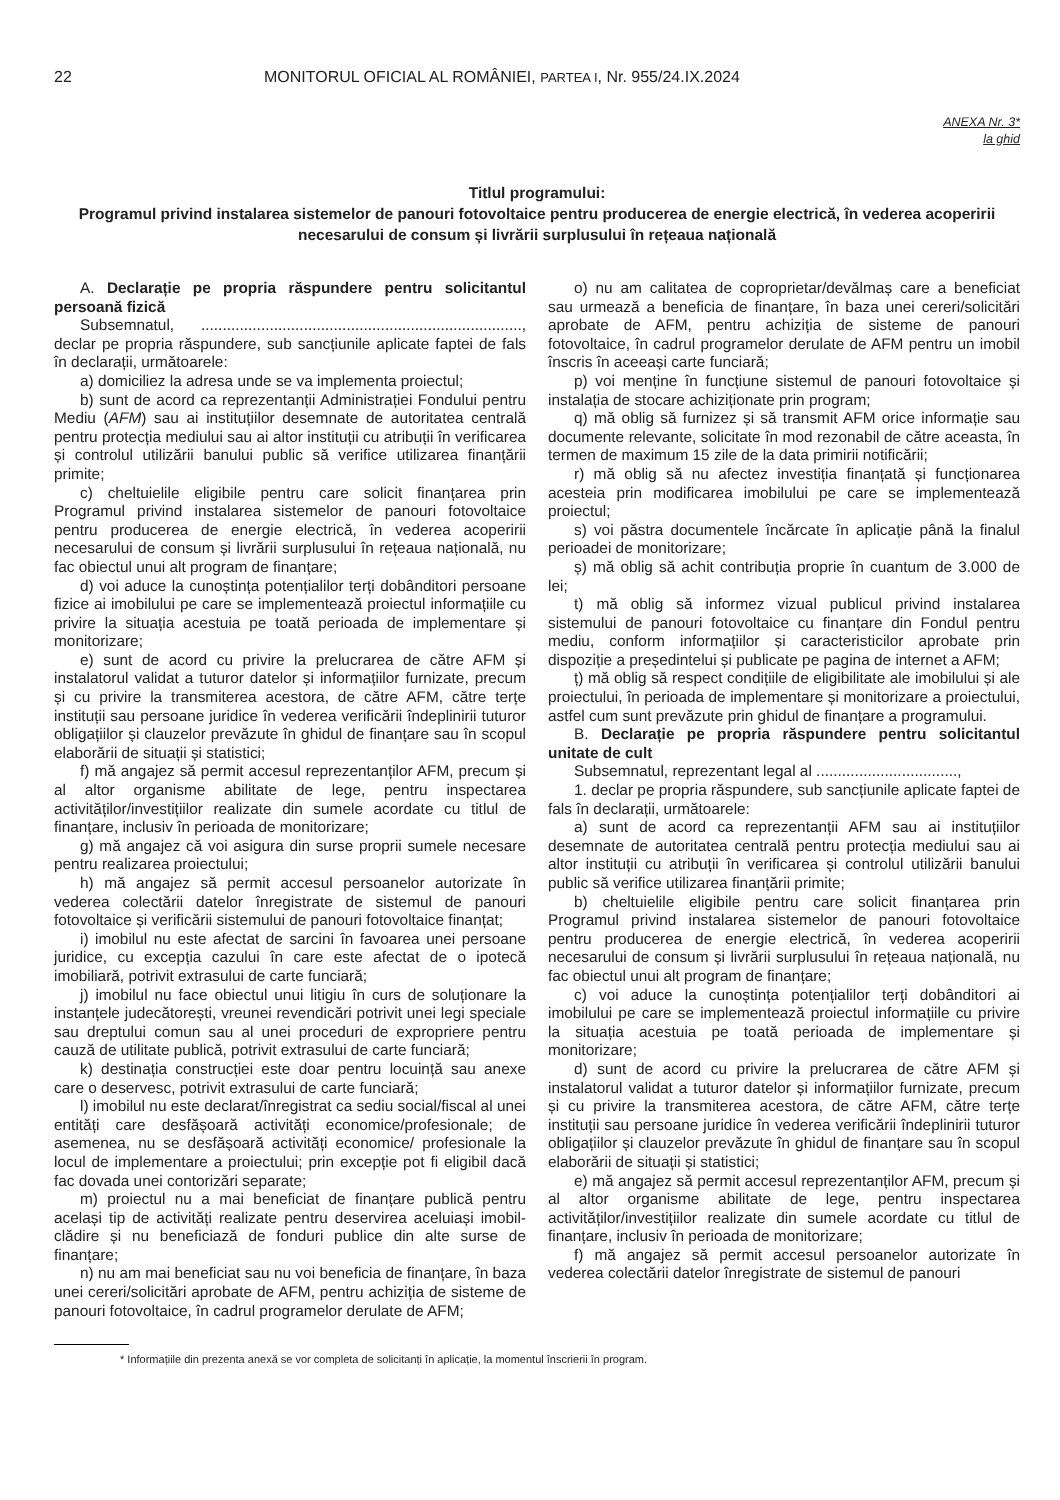22 MONITORUL OFICIAL AL ROMÂNIEI, PARTEA I, Nr. 955/24.IX.2024
ANEXA Nr. 3*
la ghid
Titlul programului:
Programul privind instalarea sistemelor de panouri fotovoltaice pentru producerea de energie electrică, în vederea acoperirii necesarului de consum și livrării surplusului în rețeaua națională
A. Declarație pe propria răspundere pentru solicitantul persoană fizică
Subsemnatul, ..........................................................................., declar pe propria răspundere, sub sancțiunile aplicate faptei de fals în declarații, următoarele:
a) domiciliez la adresa unde se va implementa proiectul;
b) sunt de acord ca reprezentanții Administrației Fondului pentru Mediu (AFM) sau ai instituțiilor desemnate de autoritatea centrală pentru protecția mediului sau ai altor instituții cu atribuții în verificarea și controlul utilizării banului public să verifice utilizarea finanțării primite;
c) cheltuielile eligibile pentru care solicit finanțarea prin Programul privind instalarea sistemelor de panouri fotovoltaice pentru producerea de energie electrică, în vederea acoperirii necesarului de consum și livrării surplusului în rețeaua națională, nu fac obiectul unui alt program de finanțare;
d) voi aduce la cunoștința potențialilor terți dobânditori persoane fizice ai imobilului pe care se implementează proiectul informațiile cu privire la situația acestuia pe toată perioada de implementare și monitorizare;
e) sunt de acord cu privire la prelucrarea de către AFM și instalatorul validat a tuturor datelor și informațiilor furnizate, precum și cu privire la transmiterea acestora, de către AFM, către terțe instituții sau persoane juridice în vederea verificării îndeplinirii tuturor obligațiilor și clauzelor prevăzute în ghidul de finanțare sau în scopul elaborării de situații și statistici;
f) mă angajez să permit accesul reprezentanților AFM, precum și al altor organisme abilitate de lege, pentru inspectarea activităților/investițiilor realizate din sumele acordate cu titlul de finanțare, inclusiv în perioada de monitorizare;
g) mă angajez că voi asigura din surse proprii sumele necesare pentru realizarea proiectului;
h) mă angajez să permit accesul persoanelor autorizate în vederea colectării datelor înregistrate de sistemul de panouri fotovoltaice și verificării sistemului de panouri fotovoltaice finanțat;
i) imobilul nu este afectat de sarcini în favoarea unei persoane juridice, cu excepția cazului în care este afectat de o ipotecă imobiliară, potrivit extrasului de carte funciară;
j) imobilul nu face obiectul unui litigiu în curs de soluționare la instanțele judecătorești, vreunei revendicări potrivit unei legi speciale sau dreptului comun sau al unei proceduri de expropriere pentru cauză de utilitate publică, potrivit extrasului de carte funciară;
k) destinația construcției este doar pentru locuință sau anexe care o deservesc, potrivit extrasului de carte funciară;
l) imobilul nu este declarat/înregistrat ca sediu social/fiscal al unei entități care desfășoară activități economice/profesionale; de asemenea, nu se desfășoară activități economice/ profesionale la locul de implementare a proiectului; prin excepție pot fi eligibil dacă fac dovada unei contorizări separate;
m) proiectul nu a mai beneficiat de finanțare publică pentru același tip de activități realizate pentru deservirea aceluiași imobil-clădire și nu beneficiază de fonduri publice din alte surse de finanțare;
n) nu am mai beneficiat sau nu voi beneficia de finanțare, în baza unei cereri/solicitări aprobate de AFM, pentru achiziția de sisteme de panouri fotovoltaice, în cadrul programelor derulate de AFM;
o) nu am calitatea de coproprietar/devălmaș care a beneficiat sau urmează a beneficia de finanțare, în baza unei cereri/solicitări aprobate de AFM, pentru achiziția de sisteme de panouri fotovoltaice, în cadrul programelor derulate de AFM pentru un imobil înscris în aceeași carte funciară;
p) voi menține în funcțiune sistemul de panouri fotovoltaice și instalația de stocare achiziționate prin program;
q) mă oblig să furnizez și să transmit AFM orice informație sau documente relevante, solicitate în mod rezonabil de către aceasta, în termen de maximum 15 zile de la data primirii notificării;
r) mă oblig să nu afectez investiția finanțată și funcționarea acesteia prin modificarea imobilului pe care se implementează proiectul;
s) voi păstra documentele încărcate în aplicație până la finalul perioadei de monitorizare;
ș) mă oblig să achit contribuția proprie în cuantum de 3.000 de lei;
t) mă oblig să informez vizual publicul privind instalarea sistemului de panouri fotovoltaice cu finanțare din Fondul pentru mediu, conform informațiilor și caracteristicilor aprobate prin dispoziție a președintelui și publicate pe pagina de internet a AFM;
ț) mă oblig să respect condițiile de eligibilitate ale imobilului și ale proiectului, în perioada de implementare și monitorizare a proiectului, astfel cum sunt prevăzute prin ghidul de finanțare a programului.
B. Declarație pe propria răspundere pentru solicitantul unitate de cult
Subsemnatul, reprezentant legal al .................................,
1. declar pe propria răspundere, sub sancțiunile aplicate faptei de fals în declarații, următoarele:
a) sunt de acord ca reprezentanții AFM sau ai instituțiilor desemnate de autoritatea centrală pentru protecția mediului sau ai altor instituții cu atribuții în verificarea și controlul utilizării banului public să verifice utilizarea finanțării primite;
b) cheltuielile eligibile pentru care solicit finanțarea prin Programul privind instalarea sistemelor de panouri fotovoltaice pentru producerea de energie electrică, în vederea acoperirii necesarului de consum și livrării surplusului în rețeaua națională, nu fac obiectul unui alt program de finanțare;
c) voi aduce la cunoștința potențialilor terți dobânditori ai imobilului pe care se implementează proiectul informațiile cu privire la situația acestuia pe toată perioada de implementare și monitorizare;
d) sunt de acord cu privire la prelucrarea de către AFM și instalatorul validat a tuturor datelor și informațiilor furnizate, precum și cu privire la transmiterea acestora, de către AFM, către terțe instituții sau persoane juridice în vederea verificării îndeplinirii tuturor obligațiilor și clauzelor prevăzute în ghidul de finanțare sau în scopul elaborării de situații și statistici;
e) mă angajez să permit accesul reprezentanților AFM, precum și al altor organisme abilitate de lege, pentru inspectarea activităților/investițiilor realizate din sumele acordate cu titlul de finanțare, inclusiv în perioada de monitorizare;
f) mă angajez să permit accesul persoanelor autorizate în vederea colectării datelor înregistrate de sistemul de panouri
* Informațiile din prezenta anexă se vor completa de solicitanți în aplicație, la momentul înscrierii în program.